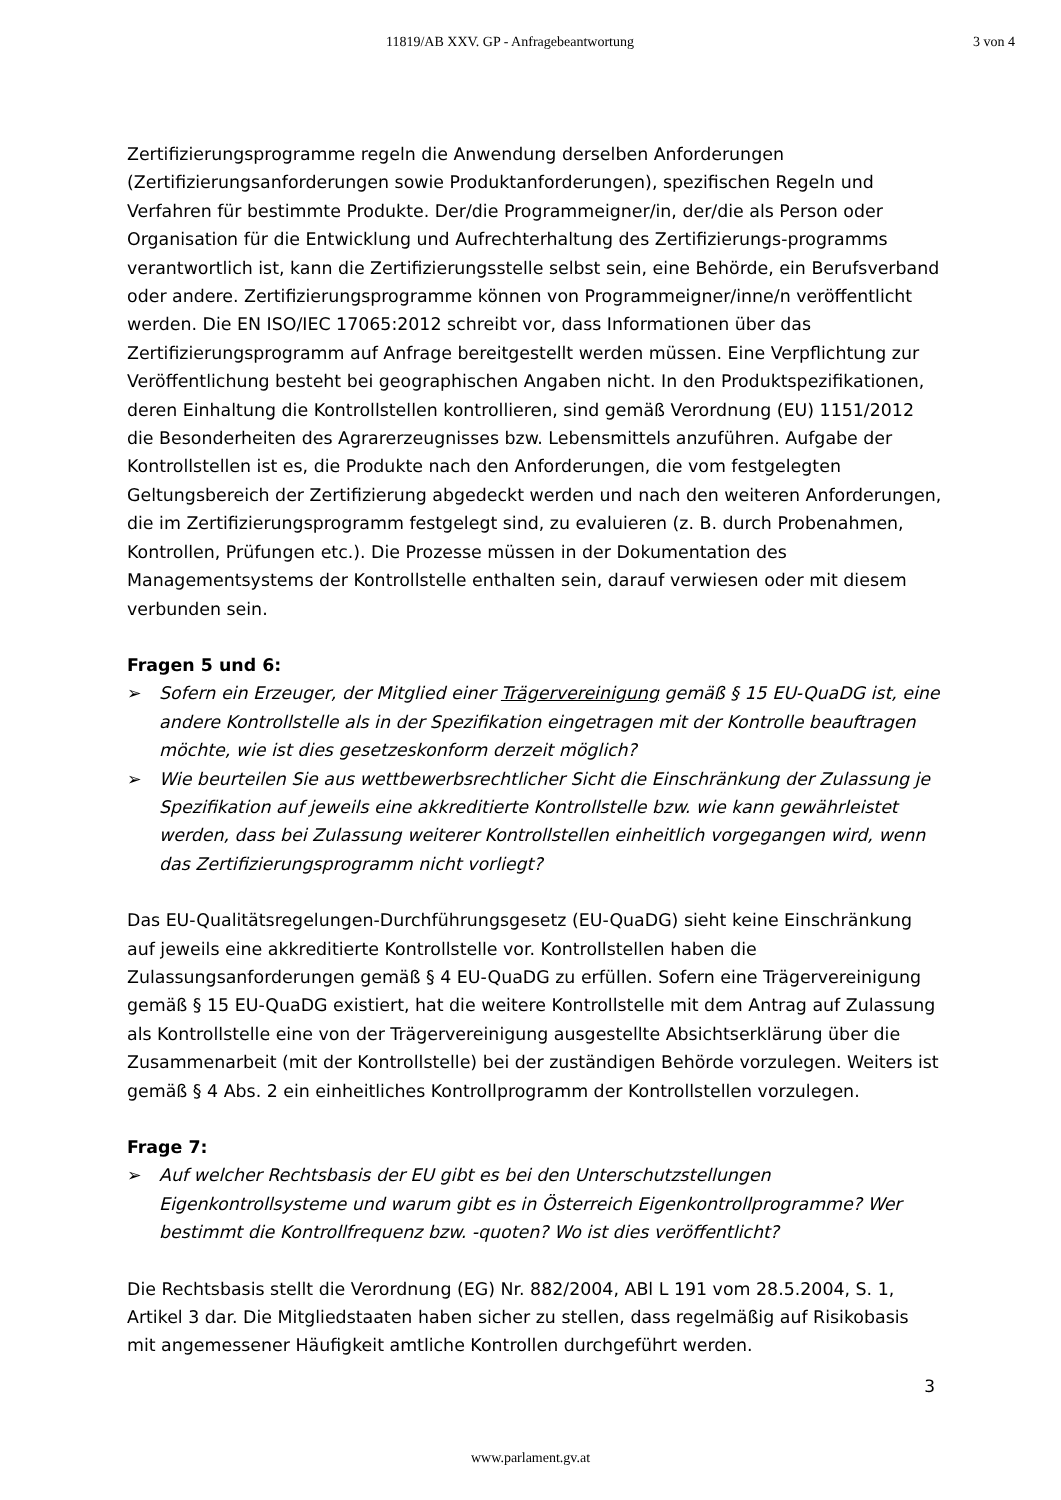11819/AB XXV. GP - Anfragebeantwortung 3 von 4
Zertifizierungsprogramme regeln die Anwendung derselben Anforderungen (Zertifizierungsanforderungen sowie Produktanforderungen), spezifischen Regeln und Verfahren für bestimmte Produkte. Der/die Programmeigner/in, der/die als Person oder Organisation für die Entwicklung und Aufrechterhaltung des Zertifizierungs-programms verantwortlich ist, kann die Zertifizierungsstelle selbst sein, eine Behörde, ein Berufsverband oder andere. Zertifizierungsprogramme können von Programmeigner/inne/n veröffentlicht werden. Die EN ISO/IEC 17065:2012 schreibt vor, dass Informationen über das Zertifizierungsprogramm auf Anfrage bereitgestellt werden müssen. Eine Verpflichtung zur Veröffentlichung besteht bei geographischen Angaben nicht. In den Produktspezifikationen, deren Einhaltung die Kontrollstellen kontrollieren, sind gemäß Verordnung (EU) 1151/2012 die Besonderheiten des Agrarerzeugnisses bzw. Lebensmittels anzuführen. Aufgabe der Kontrollstellen ist es, die Produkte nach den Anforderungen, die vom festgelegten Geltungsbereich der Zertifizierung abgedeckt werden und nach den weiteren Anforderungen, die im Zertifizierungsprogramm festgelegt sind, zu evaluieren (z. B. durch Probenahmen, Kontrollen, Prüfungen etc.). Die Prozesse müssen in der Dokumentation des Managementsystems der Kontrollstelle enthalten sein, darauf verwiesen oder mit diesem verbunden sein.
Fragen 5 und 6:
➢ Sofern ein Erzeuger, der Mitglied einer Trägervereinigung gemäß § 15 EU-QuaDG ist, eine andere Kontrollstelle als in der Spezifikation eingetragen mit der Kontrolle beauftragen möchte, wie ist dies gesetzeskonform derzeit möglich?
➢ Wie beurteilen Sie aus wettbewerbsrechtlicher Sicht die Einschränkung der Zulassung je Spezifikation auf jeweils eine akkreditierte Kontrollstelle bzw. wie kann gewährleistet werden, dass bei Zulassung weiterer Kontrollstellen einheitlich vorgegangen wird, wenn das Zertifizierungsprogramm nicht vorliegt?
Das EU-Qualitätsregelungen-Durchführungsgesetz (EU-QuaDG) sieht keine Einschränkung auf jeweils eine akkreditierte Kontrollstelle vor. Kontrollstellen haben die Zulassungsanforderungen gemäß § 4 EU-QuaDG zu erfüllen. Sofern eine Trägervereinigung gemäß § 15 EU-QuaDG existiert, hat die weitere Kontrollstelle mit dem Antrag auf Zulassung als Kontrollstelle eine von der Trägervereinigung ausgestellte Absichtserklärung über die Zusammenarbeit (mit der Kontrollstelle) bei der zuständigen Behörde vorzulegen. Weiters ist gemäß § 4 Abs. 2 ein einheitliches Kontrollprogramm der Kontrollstellen vorzulegen.
Frage 7:
➢ Auf welcher Rechtsbasis der EU gibt es bei den Unterschutzstellungen Eigenkontrollsysteme und warum gibt es in Österreich Eigenkontrollprogramme? Wer bestimmt die Kontrollfrequenz bzw. -quoten? Wo ist dies veröffentlicht?
Die Rechtsbasis stellt die Verordnung (EG) Nr. 882/2004, ABl L 191 vom 28.5.2004, S. 1, Artikel 3 dar. Die Mitgliedstaaten haben sicher zu stellen, dass regelmäßig auf Risikobasis mit angemessener Häufigkeit amtliche Kontrollen durchgeführt werden.
3
www.parlament.gv.at